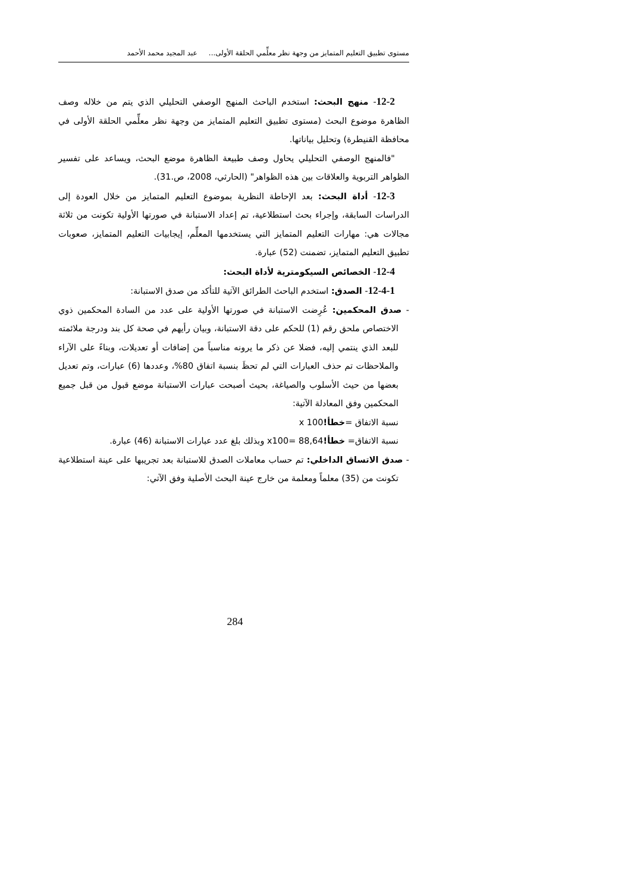مستوى تطبيق التعليم المتمايز من وجهة نظر معلِّمي الحلقة الأولى... عبد المجيد محمد الأحمد
12-2- منهج البحث: استخدم الباحث المنهج الوصفي التحليلي الذي يتم من خلاله وصف الظاهرة موضوع البحث (مستوى تطبيق التعليم المتمايز من وجهة نظر معلِّمي الحلقة الأولى في محافظة القنيطرة) وتحليل بياناتها.
"فالمنهج الوصفي التحليلي يحاول وصف طبيعة الظاهرة موضع البحث، ويساعد على تفسير الظواهر التربوية والعلاقات بين هذه الظواهر" (الحارثي، 2008، ص.31).
12-3- أداة البحث: بعد الإحاطة النظرية بموضوع التعليم المتمايز من خلال العودة إلى الدراسات السابقة، وإجراء بحث استطلاعية، تم إعداد الاستبانة في صورتها الأولية تكونت من ثلاثة مجالات هي: مهارات التعليم المتمايز التي يستخدمها المعلِّم، إيجابيات التعليم المتمايز، صعوبات تطبيق التعليم المتمايز، تضمنت (52) عبارة.
12-4- الخصائص السيكومترية لأداة البحث:
12-4-1- الصدق: استخدم الباحث الطرائق الآتية للتأكد من صدق الاستبانة:
- صدق المحكمين: عُرِضت الاستبانة في صورتها الأولية على عدد من السادة المحكمين ذوي الاختصاص ملحق رقم (1) للحكم على دقة الاستبانة، وبيان رأيهم في صحة كل بند ودرجة ملائمته للبعد الذي ينتمي إليه، فضلا عن ذكر ما يرونه مناسباً من إضافات أو تعديلات، وبناءً على الآراء والملاحظات تم حذف العبارات التي لم تحظَ بنسبة اتفاق 80%، وعددها (6) عبارات، وتم تعديل بعضها من حيث الأسلوب والصياغة، بحيث أصبحت عبارات الاستبانة موضع قبول من قبل جميع المحكمين وفق المعادلة الآتية:
نسبة الاتفاق =خطأ!x 100
نسبة الاتفاق= خطأ!x100= 88,64 وبذلك بلغ عدد عبارات الاستبانة (46) عبارة.
- صدق الاتساق الداخلي: تم حساب معاملات الصدق للاستبانة بعد تجريبها على عينة استطلاعية تكونت من (35) معلماً ومعلمة من خارج عينة البحث الأصلية وفق الآتي:
284